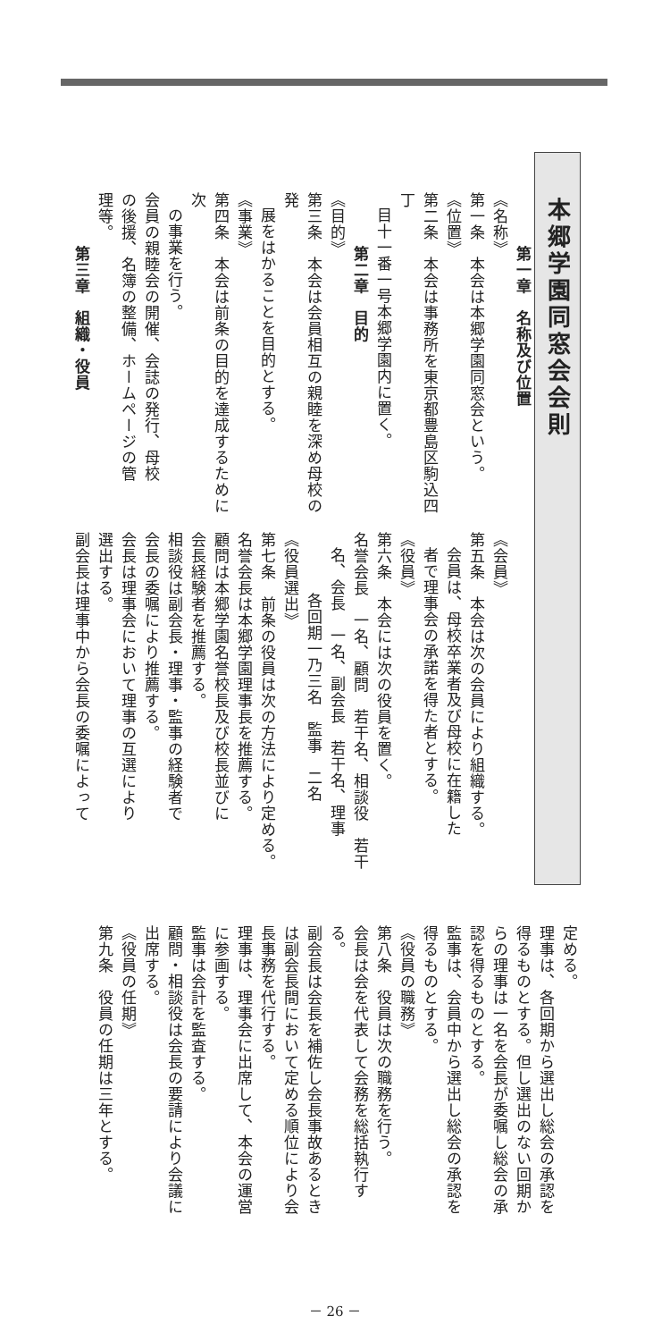本郷学園同窓会会則
第一章　名称及び位置
《名称》
第一条　本会は本郷学園同窓会という。
《位置》
第二条　本会は事務所を東京都豊島区駒込四丁
目十一番一号本郷学園内に置く。
第二章　目的
《目的》
第三条　本会は会員相互の親睦を深め母校の発
展をはかることを目的とする。
《事業》
第四条　本会は前条の目的を達成するために次
の事業を行う。
会員の親睦会の開催、会誌の発行、母校
の後援、名簿の整備、ホームページの管
理等。
第三章　組織・役員
《会員》
第五条　本会は次の会員により組織する。
会員は、母校卒業者及び母校に在籍した
者で理事会の承諾を得た者とする。
《役員》
第六条　本会には次の役員を置く。
名誉会長　一名、顧問　若干名、相談役　若干
名、会長　一名、副会長　若干名、理事
各回期一乃三名　監事　二名
《役員選出》
第七条　前条の役員は次の方法により定める。
名誉会長は本郷学園理事長を推薦する。
顧問は本郷学園名誉校長及び校長並びに
会長経験者を推薦する。
相談役は副会長・理事・監事の経験者で
会長の委嘱により推薦する。
会長は理事会において理事の互選により
選出する。
副会長は理事中から会長の委嘱によって
定める。
理事は、各回期から選出し総会の承認を
得るものとする。但し選出のない回期か
らの理事は一名を会長が委嘱し総会の承
認を得るものとする。
監事は、会員中から選出し総会の承認を
得るものとする。
《役員の職務》
第八条　役員は次の職務を行う。
会長は会を代表して会務を総括執行す
る。
副会長は会長を補佐し会長事故あるとき
は副会長間において定める順位により会
長事務を代行する。
理事は、理事会に出席して、本会の運営
に参画する。
監事は会計を監査する。
顧問・相談役は会長の要請により会議に
出席する。
《役員の任期》
第九条　役員の任期は三年とする。
－ 26 －